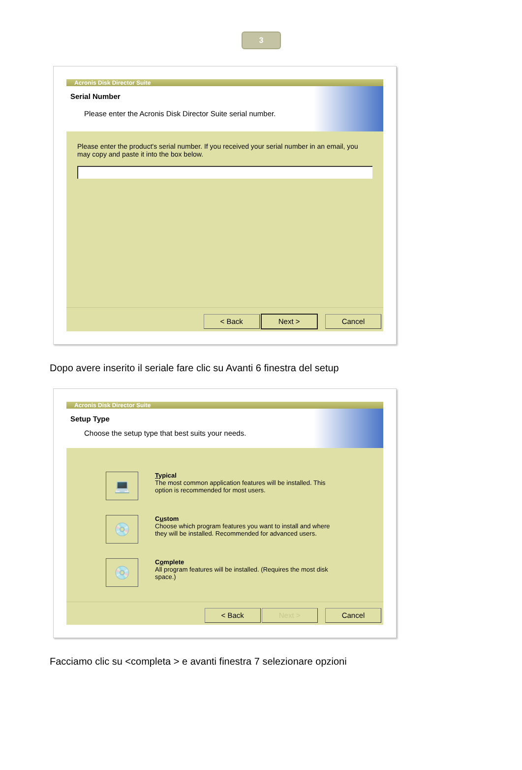3
Acronis Disk Director Suite
Serial Number
Please enter the Acronis Disk Director Suite serial number.
Please enter the product's serial number. If you received your serial number in an email, you may copy and paste it into the box below.
< Back Next > Cancel
Dopo avere inserito il seriale fare clic su Avanti 6 finestra del setup
Acronis Disk Director Suite
Setup Type
Choose the setup type that best suits your needs.
💻
Typical
The most common application features will be installed. This
option is recommended for most users.
💿
Custom
Choose which program features you want to install and where
they will be installed. Recommended for advanced users.
💿
Complete
All program features will be installed. (Requires the most disk
space.)
< Back Next > Cancel
Facciamo clic su <completa > e avanti finestra 7 selezionare opzioni